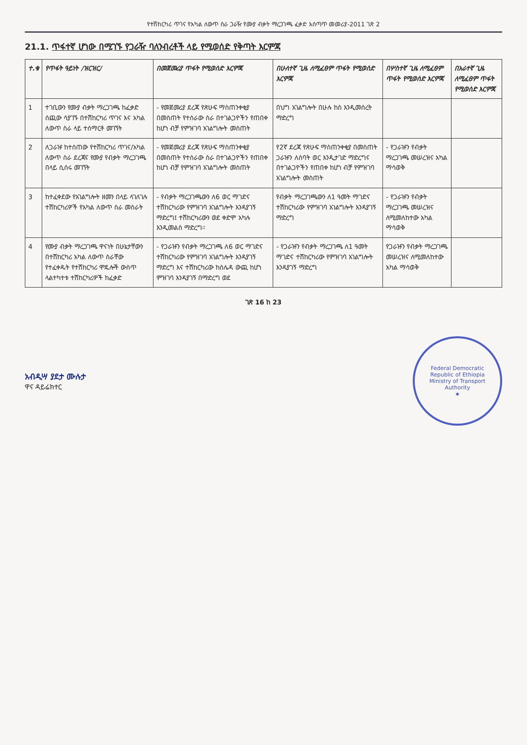የተሽከርካሪ ጥገና የአካል ለውጥ ስራ ጋራዥ የሙያ ብቃት ማረጋገጫ ፈቃድ አሰጣጥ መመሪያ-2011 ገጽ 2
21.1. ጥፋተኛ ሆነው በሚገኙ የጋራዥ ባለንብረቶች ላይ የሚወሰድ የቅጣት እርምጃ
| ተ.ቁ | የጥፋት ዓይነት /ዝርዝር/ | በመጀመሪያ ጥፋት የሚወሰድ እርምጃ | በሁለተኛ ጊዜ ለሚፈፀም ጥፋት የሚወሰድ እርምጃ | በሦስተኛ ጊዜ ለሚፈፀም ጥፋት የሚወሰድ እርምጃ | በአራተኛ ጊዜ ለሚፈፀም ጥፋት የሚወሰድ እርምጃ |
| --- | --- | --- | --- | --- | --- |
| 1 | ተገቢውን የሙያ ብቃት ማረጋገጫ ከፈቃድ ሰጪው ሳያገኙ በተሽከርካሪ ጥገና እና አካል ለውጥ ስራ ላይ ተሰማርቶ መገኘት | - የመጀመሪያ ደረጃ የጽሁፍ ማስጠንቀቂያ በመስጠት የተሰራው ስራ በተገልጋዮችን የጠበቀ ከሆነ ብቻ የምዝገባ አገልግሎት መስጠት | በህግ አገልግሎት በሁሉ ከስ እንዲመሰረት ማድረግ | | |
| 2 | ለጋራዡ ከተሰጠው የተሽከርካሪ ጥገና/አካል ለውጥ ስራ ደረጃና የሙያ የብቃት ማረጋገጫ በላይ ሲሰሩ መገኘት | - የመጀመሪያ ደረጃ የጽሁፍ ማስጠንቀቂያ በመስጠት የተሰራው ስራ በተገልጋዮችን የጠበቀ ከሆነ ብቻ የምዝገባ አገልግሎት መስጠት | የ2ኛ ደረጃ የጽሁፍ ማስጠንቀቂያ በመስጠት ጋራዡን ለሰባት ወር እንዲታገድ ማድረግና በተገልጋዮችን የጠበቀ ከሆነ ብቻ የምዝገባ አገልግሎት መስጠት | - የጋራዡን የብቃት ማረጋገጫ መሠረዝና አካል ማሳወቅ | |
| 3 | ከተፈቀደው የአገልግሎት ዘመን በላይ ላገለገሉ ተሽከርካሪዎች የአካል ለውጥ ስራ መስራት | - የብቃት ማረጋገጫውን ለ6 ወር ማገድና ተሽከርካሪው የምዝገባ አገልግሎት እንዳያገኝ ማድረግ፤ ተሽከርካሪውን ወደ ቀድሞ አካሉ እንዲመልስ ማድረግ። | የብቃት ማረጋገጫውን ለ1 ዓመት ማገድና ተሽከርካሪው የምዝገባ አገልግሎት እንዳያገኝ ማድረግ | - የጋራዡን የብቃት ማረጋገጫ መሠረዝና ለሚመለከተው አካል ማሳወቅ | |
| 4 | የሙያ ብቃት ማረጋገጫ ዋናነት በሁኔታቸውን በተሽከርካሪ አካል ለውጥ ስራቸው የተፈቀዱት የተሽከርካሪ ሞዴሎች ውስጥ ላልተካተቱ ተሽከርካሪዎች ከፈቃድ | - የጋራዡን የብቃት ማረጋገጫ ለ6 ወር ማገድና ተሽከርካሪው የምዝገባ አገልግሎት እንዳያገኝ ማድረግ እና ተሽከርካሪው ከሰሌዳ ውጪ ከሆነ ምዝገባ እንዳያገኝ በማድረግ ወደ | - የጋራዡን የብቃት ማረጋገጫ ለ1 ዓመት ማገድና ተሽከርካሪው የምዝገባ አገልግሎት እንዳያገኝ ማድረግ | የጋራዡን የብቃት ማረጋገጫ መሠረዝና ለሚመለከተው አካል ማሳወቅ | |
ገጽ 16 ከ 23
አብዲሣ ያደታ ሙሉታ
ዋና ዳይሬክተር
Federal Democratic Republic of Ethiopia
Ministry of Transport Authority
★